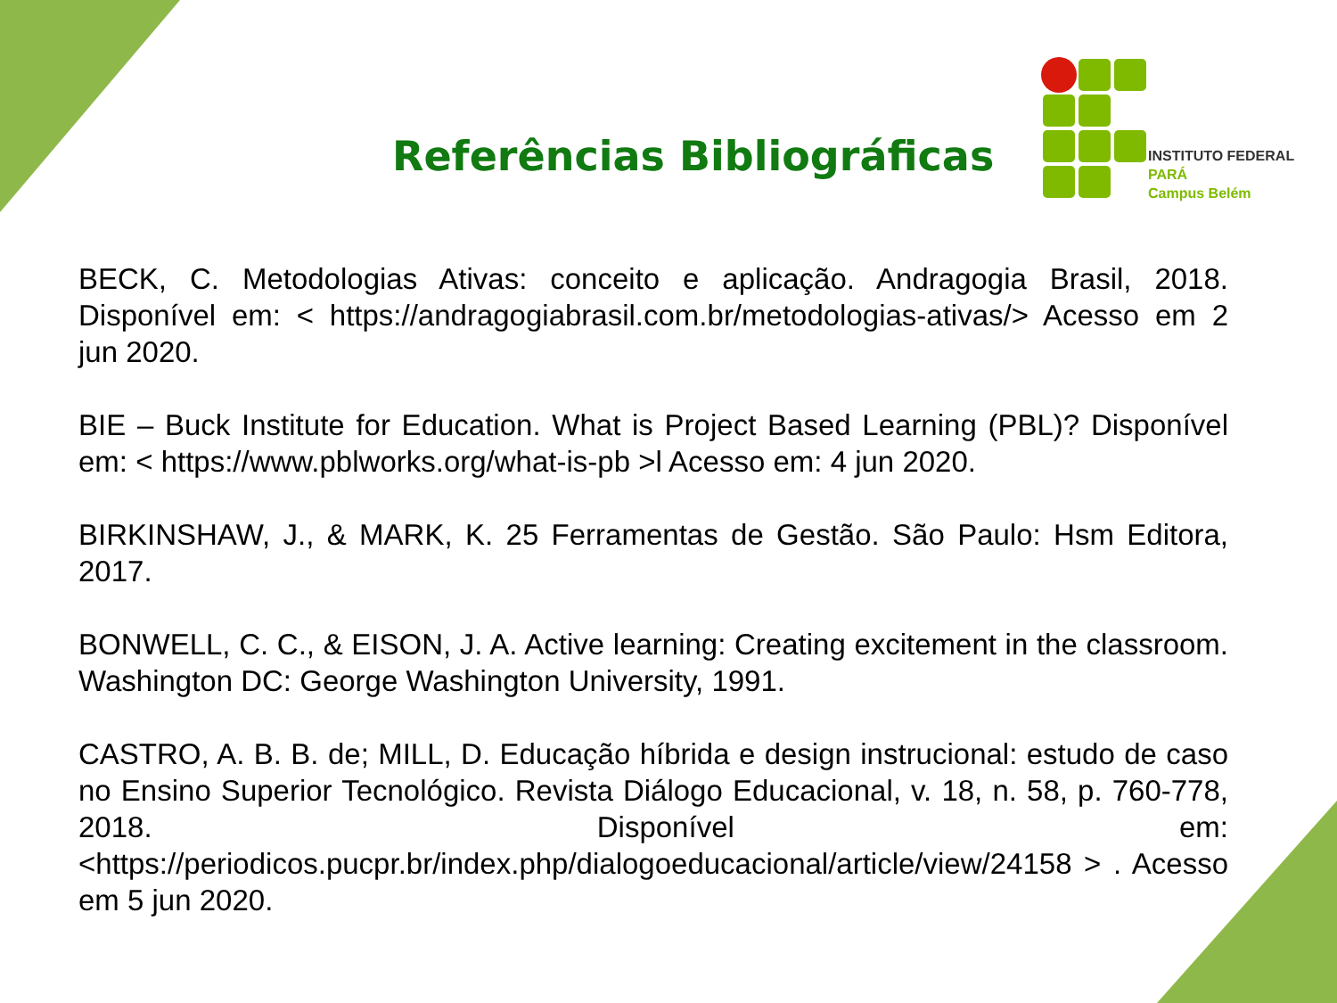Referências Bibliográficas
INSTITUTO FEDERAL
PARÁ
Campus Belém
BECK, C. Metodologias Ativas: conceito e aplicação. Andragogia Brasil, 2018. Disponível em: < https://andragogiabrasil.com.br/metodologias-ativas/> Acesso em 2 jun 2020.
BIE – Buck Institute for Education. What is Project Based Learning (PBL)? Disponível em: < https://www.pblworks.org/what-is-pb >l Acesso em: 4 jun 2020.
BIRKINSHAW, J., & MARK, K. 25 Ferramentas de Gestão. São Paulo: Hsm Editora, 2017.
BONWELL, C. C., & EISON, J. A. Active learning: Creating excitement in the classroom. Washington DC: George Washington University, 1991.
CASTRO, A. B. B. de; MILL, D. Educação híbrida e design instrucional: estudo de caso no Ensino Superior Tecnológico. Revista Diálogo Educacional, v. 18, n. 58, p. 760-778, 2018. Disponível em: <https://periodicos.pucpr.br/index.php/dialogoeducacional/article/view/24158 > . Acesso em 5 jun 2020.